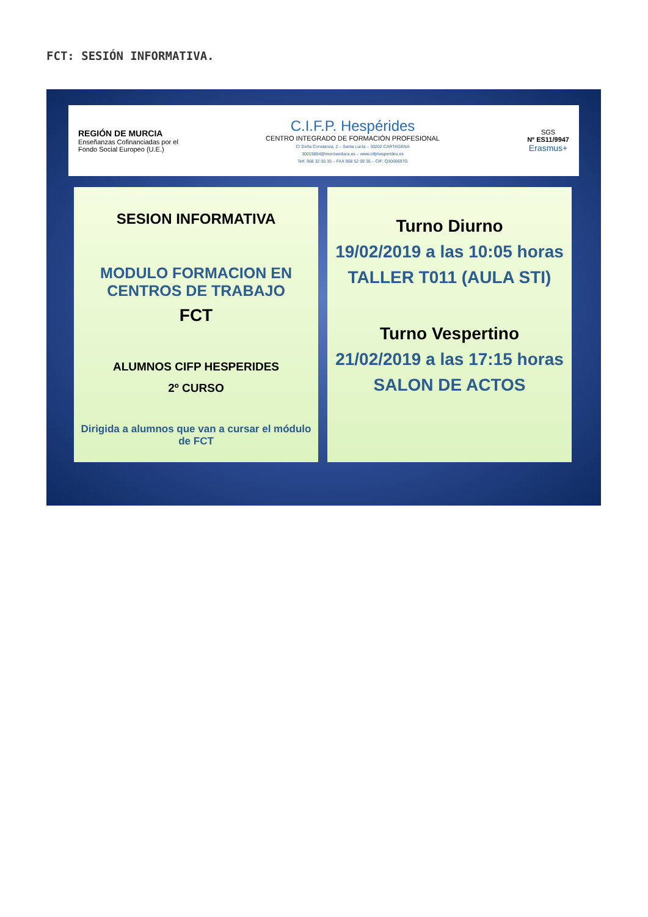FCT: SESIÓN INFORMATIVA.
REGIÓN DE MURCIA
Enseñanzas Cofinanciadas por el
Fondo Social Europeo (U.E.)
C.I.F.P. Hespérides
CENTRO INTEGRADO DE FORMACIÓN PROFESIONAL
C/ Doña Constanza, 2 – Santa Lucía – 30202 CARTAGENA
30019854@murciaeduca.es – www.cifphesperides.es
Telf. 968 32 00 35 – FAX 968 52 09 35 – CIF: Q3000697G
SGS
Nº ES11/9947
Erasmus+
SESION INFORMATIVA
MODULO FORMACION EN CENTROS DE TRABAJO
FCT
ALUMNOS CIFP HESPERIDES
2º CURSO
Dirigida a alumnos que van a cursar el módulo de FCT
Turno Diurno
19/02/2019 a las 10:05 horas
TALLER T011 (AULA STI)
Turno Vespertino
21/02/2019 a las 17:15 horas
SALON DE ACTOS